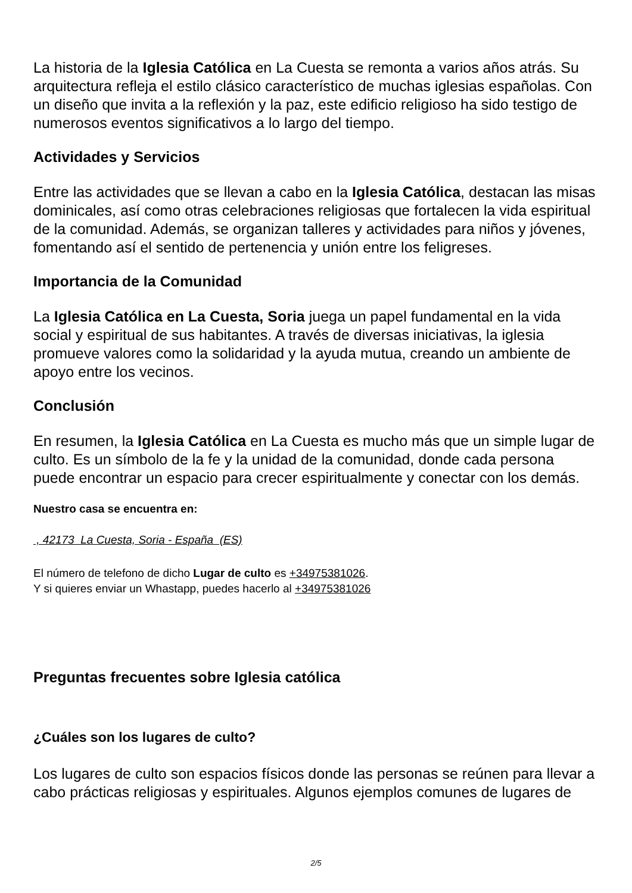La historia de la Iglesia Católica en La Cuesta se remonta a varios años atrás. Su arquitectura refleja el estilo clásico característico de muchas iglesias españolas. Con un diseño que invita a la reflexión y la paz, este edificio religioso ha sido testigo de numerosos eventos significativos a lo largo del tiempo.
Actividades y Servicios
Entre las actividades que se llevan a cabo en la Iglesia Católica, destacan las misas dominicales, así como otras celebraciones religiosas que fortalecen la vida espiritual de la comunidad. Además, se organizan talleres y actividades para niños y jóvenes, fomentando así el sentido de pertenencia y unión entre los feligreses.
Importancia de la Comunidad
La Iglesia Católica en La Cuesta, Soria juega un papel fundamental en la vida social y espiritual de sus habitantes. A través de diversas iniciativas, la iglesia promueve valores como la solidaridad y la ayuda mutua, creando un ambiente de apoyo entre los vecinos.
Conclusión
En resumen, la Iglesia Católica en La Cuesta es mucho más que un simple lugar de culto. Es un símbolo de la fe y la unidad de la comunidad, donde cada persona puede encontrar un espacio para crecer espiritualmente y conectar con los demás.
Nuestro casa se encuentra en:
, 42173 La Cuesta, Soria - España (ES)
El número de telefono de dicho Lugar de culto es +34975381026.
Y si quieres enviar un Whastapp, puedes hacerlo al +34975381026
Preguntas frecuentes sobre Iglesia católica
¿Cuáles son los lugares de culto?
Los lugares de culto son espacios físicos donde las personas se reúnen para llevar a cabo prácticas religiosas y espirituales. Algunos ejemplos comunes de lugares de
2/5